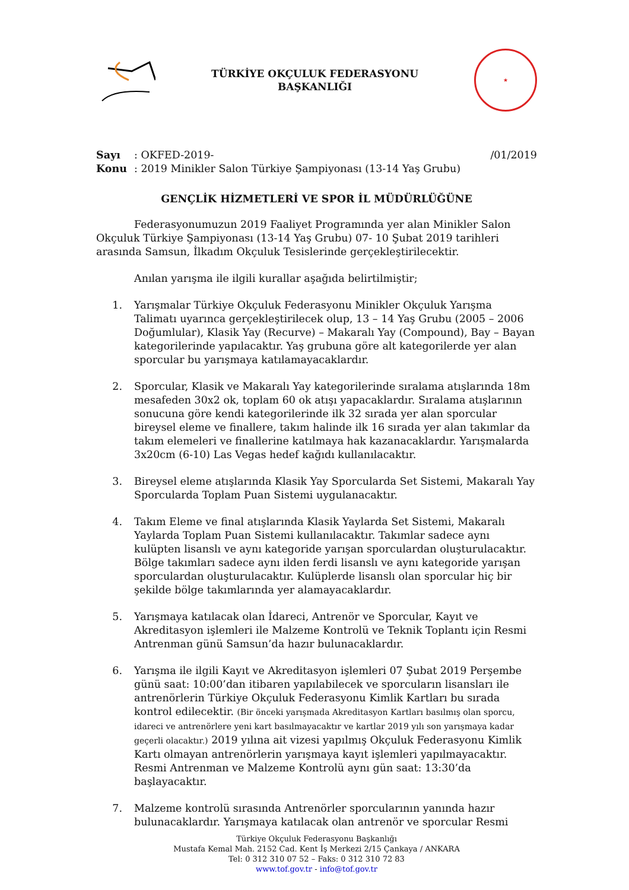TÜRKİYE OKÇULUK FEDERASYONU
BAŞKANLIĞI
★
Sayı: OKFED-2019- /01/2019
Konu: 2019 Minikler Salon Türkiye Şampiyonası (13-14 Yaş Grubu)
GENÇLİK HİZMETLERİ VE SPOR İL MÜDÜRLÜĞÜNE
Federasyonumuzun 2019 Faaliyet Programında yer alan Minikler Salon Okçuluk Türkiye Şampiyonası (13-14 Yaş Grubu) 07- 10 Şubat 2019 tarihleri arasında Samsun, İlkadım Okçuluk Tesislerinde gerçekleştirilecektir.
Anılan yarışma ile ilgili kurallar aşağıda belirtilmiştir;
1. Yarışmalar Türkiye Okçuluk Federasyonu Minikler Okçuluk Yarışma Talimatı uyarınca gerçekleştirilecek olup, 13 – 14 Yaş Grubu (2005 – 2006 Doğumlular), Klasik Yay (Recurve) – Makaralı Yay (Compound), Bay – Bayan kategorilerinde yapılacaktır. Yaş grubuna göre alt kategorilerde yer alan sporcular bu yarışmaya katılamayacaklardır.
2. Sporcular, Klasik ve Makaralı Yay kategorilerinde sıralama atışlarında 18m mesafeden 30x2 ok, toplam 60 ok atışı yapacaklardır. Sıralama atışlarının sonucuna göre kendi kategorilerinde ilk 32 sırada yer alan sporcular bireysel eleme ve finallere, takım halinde ilk 16 sırada yer alan takımlar da takım elemeleri ve finallerine katılmaya hak kazanacaklardır. Yarışmalarda 3x20cm (6-10) Las Vegas hedef kağıdı kullanılacaktır.
3. Bireysel eleme atışlarında Klasik Yay Sporcularda Set Sistemi, Makaralı Yay Sporcularda Toplam Puan Sistemi uygulanacaktır.
4. Takım Eleme ve final atışlarında Klasik Yaylarda Set Sistemi, Makaralı Yaylarda Toplam Puan Sistemi kullanılacaktır. Takımlar sadece aynı kulüpten lisanslı ve aynı kategoride yarışan sporculardan oluşturulacaktır. Bölge takımları sadece aynı ilden ferdi lisanslı ve aynı kategoride yarışan sporculardan oluşturulacaktır. Kulüplerde lisanslı olan sporcular hiç bir şekilde bölge takımlarında yer alamayacaklardır.
5. Yarışmaya katılacak olan İdareci, Antrenör ve Sporcular, Kayıt ve Akreditasyon işlemleri ile Malzeme Kontrolü ve Teknik Toplantı için Resmi Antrenman günü Samsun’da hazır bulunacaklardır.
6. Yarışma ile ilgili Kayıt ve Akreditasyon işlemleri 07 Şubat 2019 Perşembe günü saat: 10:00’dan itibaren yapılabilecek ve sporcuların lisansları ile antrenörlerin Türkiye Okçuluk Federasyonu Kimlik Kartları bu sırada kontrol edilecektir. (Bir önceki yarışmada Akreditasyon Kartları basılmış olan sporcu, idareci ve antrenörlere yeni kart basılmayacaktır ve kartlar 2019 yılı son yarışmaya kadar geçerli olacaktır.) 2019 yılına ait vizesi yapılmış Okçuluk Federasyonu Kimlik Kartı olmayan antrenörlerin yarışmaya kayıt işlemleri yapılmayacaktır. Resmi Antrenman ve Malzeme Kontrolü aynı gün saat: 13:30’da başlayacaktır.
7. Malzeme kontrolü sırasında Antrenörler sporcularının yanında hazır bulunacaklardır. Yarışmaya katılacak olan antrenör ve sporcular Resmi
Türkiye Okçuluk Federasyonu Başkanlığı
Mustafa Kemal Mah. 2152 Cad. Kent İş Merkezi 2/15 Çankaya / ANKARA
Tel: 0 312 310 07 52 – Faks: 0 312 310 72 83
www.tof.gov.tr - info@tof.gov.tr